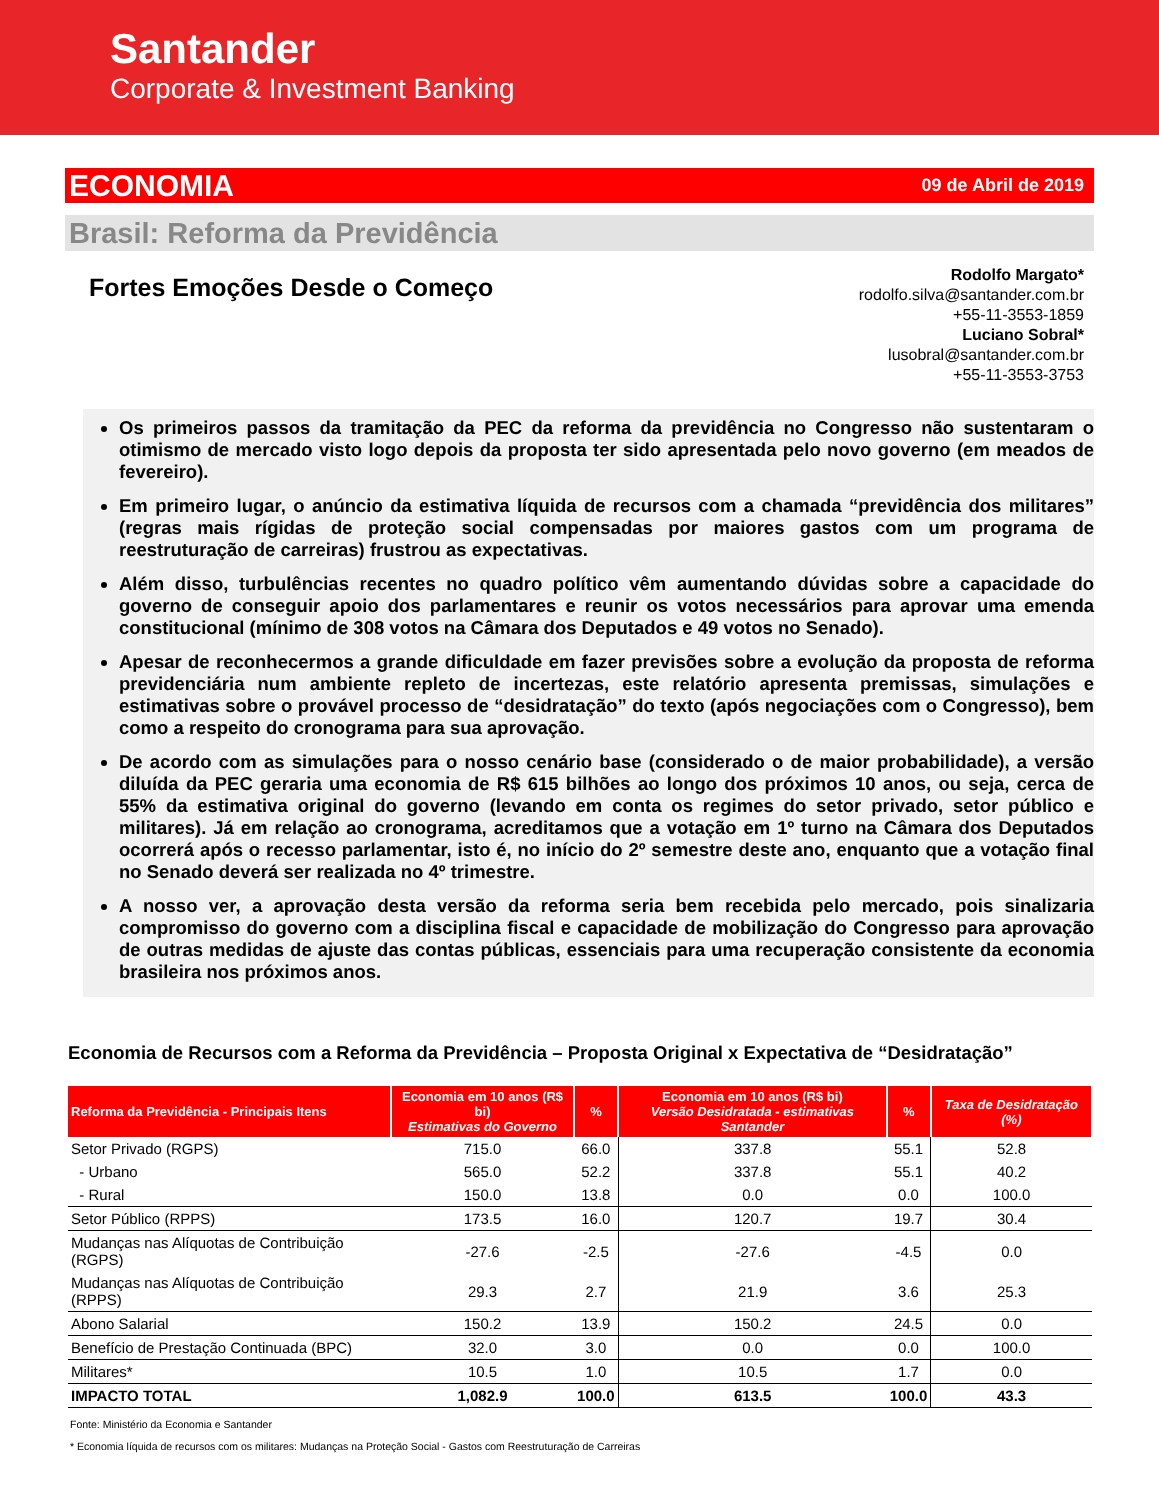Santander
Corporate & Investment Banking
ECONOMIA 09 de Abril de 2019
Brasil: Reforma da Previdência
Fortes Emoções Desde o Começo
Rodolfo Margato*
rodolfo.silva@santander.com.br
+55-11-3553-1859
Luciano Sobral*
lusobral@santander.com.br
+55-11-3553-3753
Os primeiros passos da tramitação da PEC da reforma da previdência no Congresso não sustentaram o otimismo de mercado visto logo depois da proposta ter sido apresentada pelo novo governo (em meados de fevereiro).
Em primeiro lugar, o anúncio da estimativa líquida de recursos com a chamada “previdência dos militares” (regras mais rígidas de proteção social compensadas por maiores gastos com um programa de reestruturação de carreiras) frustrou as expectativas.
Além disso, turbulências recentes no quadro político vêm aumentando dúvidas sobre a capacidade do governo de conseguir apoio dos parlamentares e reunir os votos necessários para aprovar uma emenda constitucional (mínimo de 308 votos na Câmara dos Deputados e 49 votos no Senado).
Apesar de reconhecermos a grande dificuldade em fazer previsões sobre a evolução da proposta de reforma previdenciária num ambiente repleto de incertezas, este relatório apresenta premissas, simulações e estimativas sobre o provável processo de “desidratação” do texto (após negociações com o Congresso), bem como a respeito do cronograma para sua aprovação.
De acordo com as simulações para o nosso cenário base (considerado o de maior probabilidade), a versão diluída da PEC geraria uma economia de R$ 615 bilhões ao longo dos próximos 10 anos, ou seja, cerca de 55% da estimativa original do governo (levando em conta os regimes do setor privado, setor público e militares). Já em relação ao cronograma, acreditamos que a votação em 1º turno na Câmara dos Deputados ocorrerá após o recesso parlamentar, isto é, no início do 2º semestre deste ano, enquanto que a votação final no Senado deverá ser realizada no 4º trimestre.
A nosso ver, a aprovação desta versão da reforma seria bem recebida pelo mercado, pois sinalizaria compromisso do governo com a disciplina fiscal e capacidade de mobilização do Congresso para aprovação de outras medidas de ajuste das contas públicas, essenciais para uma recuperação consistente da economia brasileira nos próximos anos.
Economia de Recursos com a Reforma da Previdência – Proposta Original x Expectativa de “Desidratação”
| Reforma da Previdência - Principais Itens | Economia em 10 anos (R$ bi) Estimativas do Governo | % | Economia em 10 anos (R$ bi) Versão Desidratada - estimativas Santander | % | Taxa de Desidratação (%) |
| --- | --- | --- | --- | --- | --- |
| Setor Privado (RGPS) | 715.0 | 66.0 | 337.8 | 55.1 | 52.8 |
| - Urbano | 565.0 | 52.2 | 337.8 | 55.1 | 40.2 |
| - Rural | 150.0 | 13.8 | 0.0 | 0.0 | 100.0 |
| Setor Público (RPPS) | 173.5 | 16.0 | 120.7 | 19.7 | 30.4 |
| Mudanças nas Alíquotas de Contribuição (RGPS) | -27.6 | -2.5 | -27.6 | -4.5 | 0.0 |
| Mudanças nas Alíquotas de Contribuição (RPPS) | 29.3 | 2.7 | 21.9 | 3.6 | 25.3 |
| Abono Salarial | 150.2 | 13.9 | 150.2 | 24.5 | 0.0 |
| Benefício de Prestação Continuada (BPC) | 32.0 | 3.0 | 0.0 | 0.0 | 100.0 |
| Militares* | 10.5 | 1.0 | 10.5 | 1.7 | 0.0 |
| IMPACTO TOTAL | 1,082.9 | 100.0 | 613.5 | 100.0 | 43.3 |
Fonte: Ministério da Economia e Santander
* Economia líquida de recursos com os militares: Mudanças na Proteção Social - Gastos com Reestruturação de Carreiras